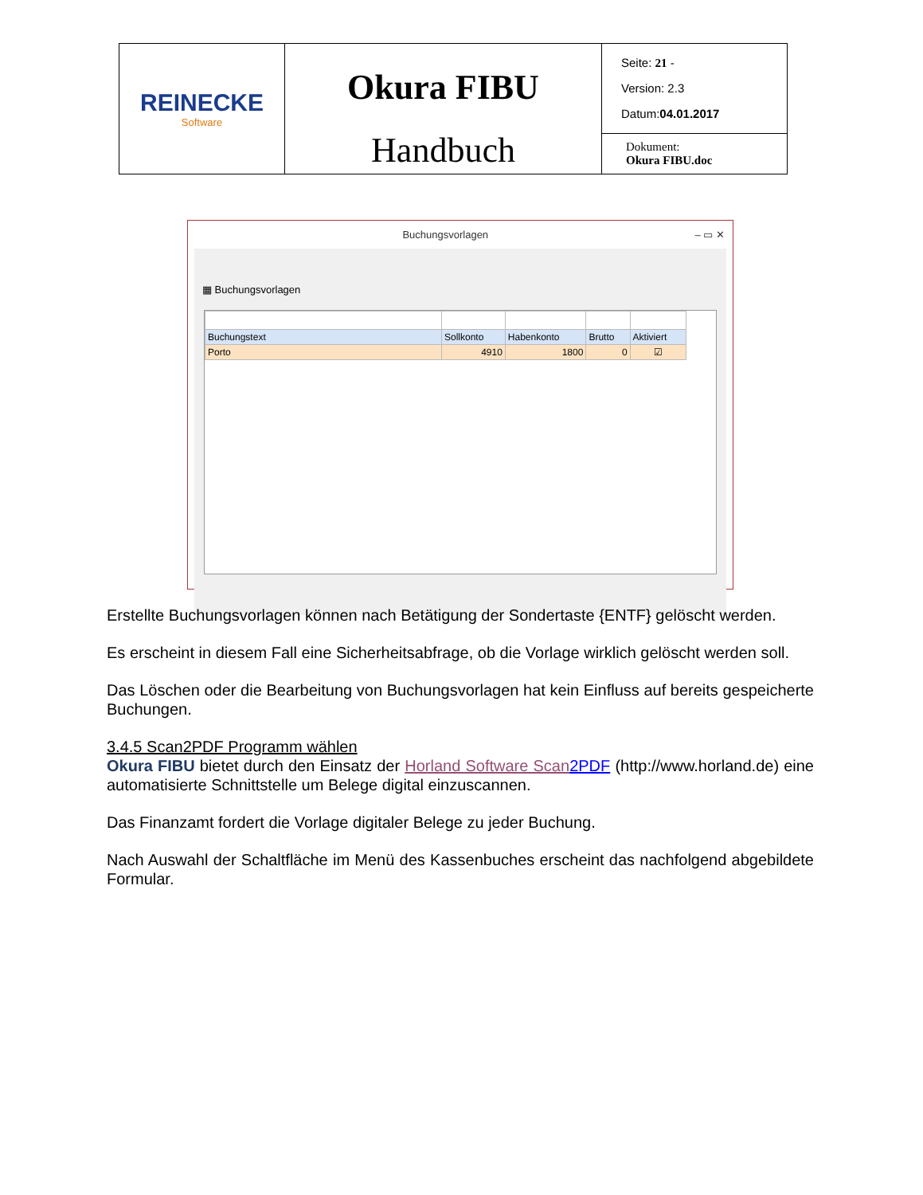| REINECKE Software | Okura FIBU Handbuch | Seite: 21 - Version: 2.3 Datum: 04.01.2017 |
| | | Dokument: Okura FIBU.doc |
Buchungsvorlagen – ▭ ✕
▦ Buchungsvorlagen
| Buchungstext | Sollkonto | Habenkonto | Brutto | Aktiviert |
| --- | --- | --- | --- | --- |
| Porto | 4910 | 1800 | 0 | ☑ |
Erstellte Buchungsvorlagen können nach Betätigung der Sondertaste {ENTF} gelöscht werden.
Es erscheint in diesem Fall eine Sicherheitsabfrage, ob die Vorlage wirklich gelöscht werden soll.
Das Löschen oder die Bearbeitung von Buchungsvorlagen hat kein Einfluss auf bereits gespeicherte Buchungen.
3.4.5 Scan2PDF Programm wählen
Okura FIBU bietet durch den Einsatz der Horland Software Scan 2PDF (http://www.horland.de) eine automatisierte Schnittstelle um Belege digital einzuscannen.
Das Finanzamt fordert die Vorlage digitaler Belege zu jeder Buchung.
Nach Auswahl der Schaltfläche im Menü des Kassenbuches erscheint das nachfolgend abgebildete Formular.